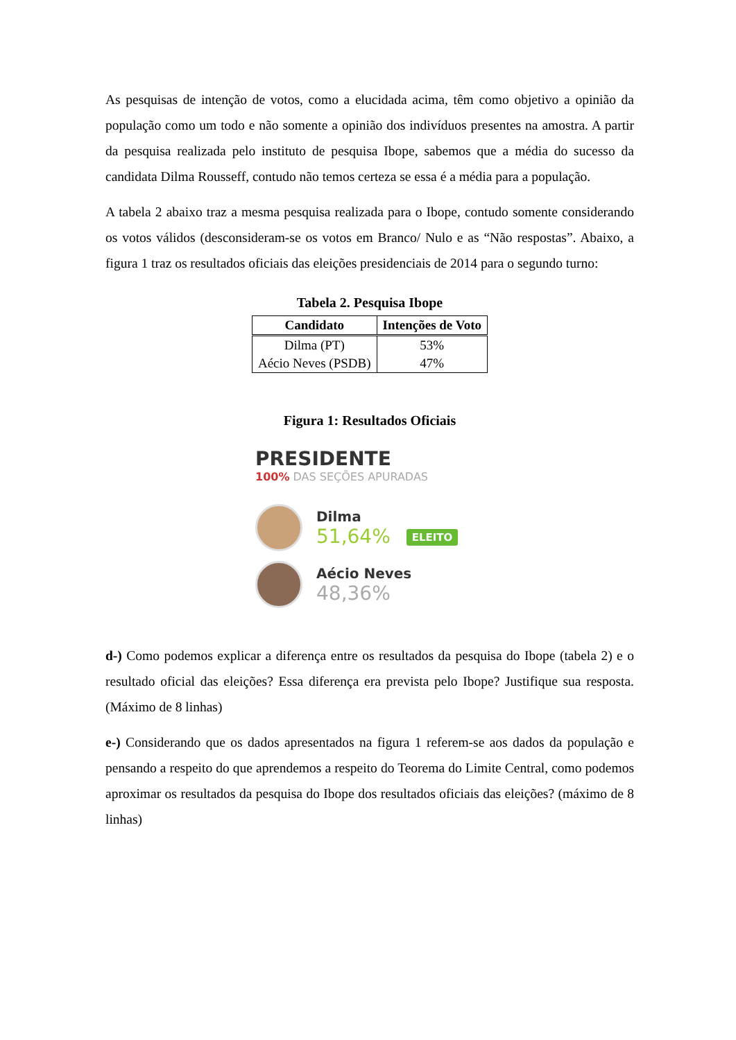As pesquisas de intenção de votos, como a elucidada acima, têm como objetivo a opinião da população como um todo e não somente a opinião dos indivíduos presentes na amostra. A partir da pesquisa realizada pelo instituto de pesquisa Ibope, sabemos que a média do sucesso da candidata Dilma Rousseff, contudo não temos certeza se essa é a média para a população.
A tabela 2 abaixo traz a mesma pesquisa realizada para o Ibope, contudo somente considerando os votos válidos (desconsideram-se os votos em Branco/ Nulo e as “Não respostas”. Abaixo, a figura 1 traz os resultados oficiais das eleições presidenciais de 2014 para o segundo turno:
Tabela 2. Pesquisa Ibope
| Candidato | Intenções de Voto |
| --- | --- |
| Dilma (PT) | 53% |
| Aécio Neves (PSDB) | 47% |
Figura 1: Resultados Oficiais
PRESIDENTE
100% DAS SEÇÕES APURADAS
Dilma
51,64% ELEITO
Aécio Neves
48,36%
d-) Como podemos explicar a diferença entre os resultados da pesquisa do Ibope (tabela 2) e o resultado oficial das eleições? Essa diferença era prevista pelo Ibope? Justifique sua resposta. (Máximo de 8 linhas)
e-) Considerando que os dados apresentados na figura 1 referem-se aos dados da população e pensando a respeito do que aprendemos a respeito do Teorema do Limite Central, como podemos aproximar os resultados da pesquisa do Ibope dos resultados oficiais das eleições? (máximo de 8 linhas)